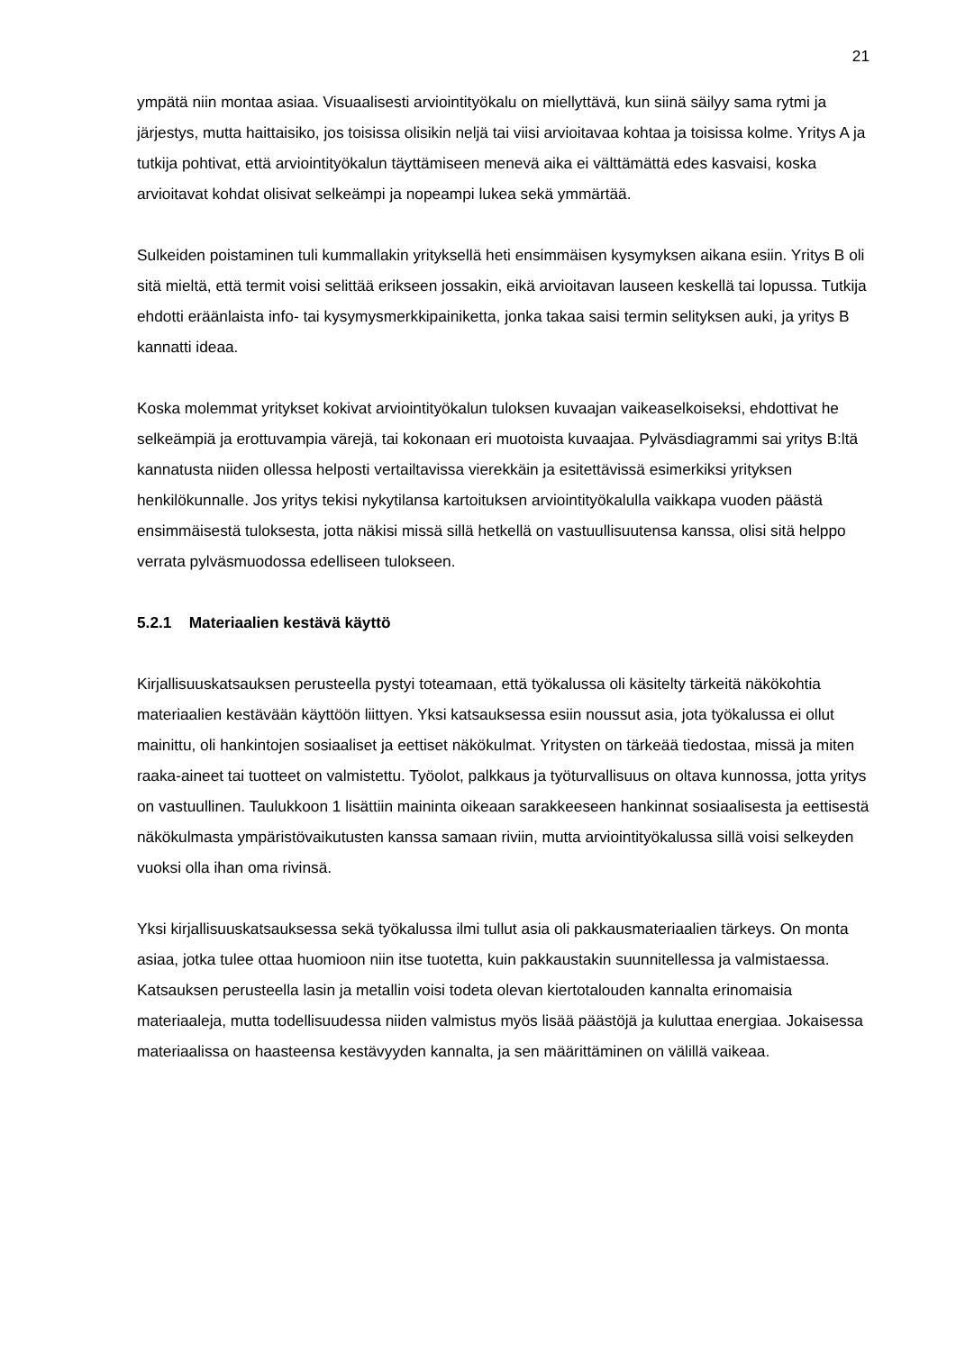21
ympätä niin montaa asiaa. Visuaalisesti arviointityökalu on miellyttävä, kun siinä säilyy sama rytmi ja järjestys, mutta haittaisiko, jos toisissa olisikin neljä tai viisi arvioitavaa kohtaa ja toisissa kolme. Yritys A ja tutkija pohtivat, että arviointityökalun täyttämiseen menevä aika ei välttämättä edes kasvaisi, koska arvioitavat kohdat olisivat selkeämpi ja nopeampi lukea sekä ymmärtää.
Sulkeiden poistaminen tuli kummallakin yrityksellä heti ensimmäisen kysymyksen aikana esiin. Yritys B oli sitä mieltä, että termit voisi selittää erikseen jossakin, eikä arvioitavan lauseen keskellä tai lopussa. Tutkija ehdotti eräänlaista info- tai kysymysmerkkipainiketta, jonka takaa saisi termin selityksen auki, ja yritys B kannatti ideaa.
Koska molemmat yritykset kokivat arviointityökalun tuloksen kuvaajan vaikeaselkoiseksi, ehdottivat he selkeämpiä ja erottuvampia värejä, tai kokonaan eri muotoista kuvaajaa. Pylväsdiagrammi sai yritys B:ltä kannatusta niiden ollessa helposti vertailtavissa vierekkäin ja esitettävissä esimerkiksi yrityksen henkilökunnalle. Jos yritys tekisi nykytilansa kartoituksen arviointityökalulla vaikkapa vuoden päästä ensimmäisestä tuloksesta, jotta näkisi missä sillä hetkellä on vastuullisuutensa kanssa, olisi sitä helppo verrata pylväsmuodossa edelliseen tulokseen.
5.2.1 Materiaalien kestävä käyttö
Kirjallisuuskatsauksen perusteella pystyi toteamaan, että työkalussa oli käsitelty tärkeitä näkökohtia materiaalien kestävään käyttöön liittyen. Yksi katsauksessa esiin noussut asia, jota työkalussa ei ollut mainittu, oli hankintojen sosiaaliset ja eettiset näkökulmat. Yritysten on tärkeää tiedostaa, missä ja miten raaka-aineet tai tuotteet on valmistettu. Työolot, palkkaus ja työturvallisuus on oltava kunnossa, jotta yritys on vastuullinen. Taulukkoon 1 lisättiin maininta oikeaan sarakkeeseen hankinnat sosiaalisesta ja eettisestä näkökulmasta ympäristövaikutusten kanssa samaan riviin, mutta arviointityökalussa sillä voisi selkeyden vuoksi olla ihan oma rivinsä.
Yksi kirjallisuuskatsauksessa sekä työkalussa ilmi tullut asia oli pakkausmateriaalien tärkeys. On monta asiaa, jotka tulee ottaa huomioon niin itse tuotetta, kuin pakkaustakin suunnitellessa ja valmistaessa. Katsauksen perusteella lasin ja metallin voisi todeta olevan kiertotalouden kannalta erinomaisia materiaaleja, mutta todellisuudessa niiden valmistus myös lisää päästöjä ja kuluttaa energiaa. Jokaisessa materiaalissa on haasteensa kestävyyden kannalta, ja sen määrittäminen on välillä vaikeaa.